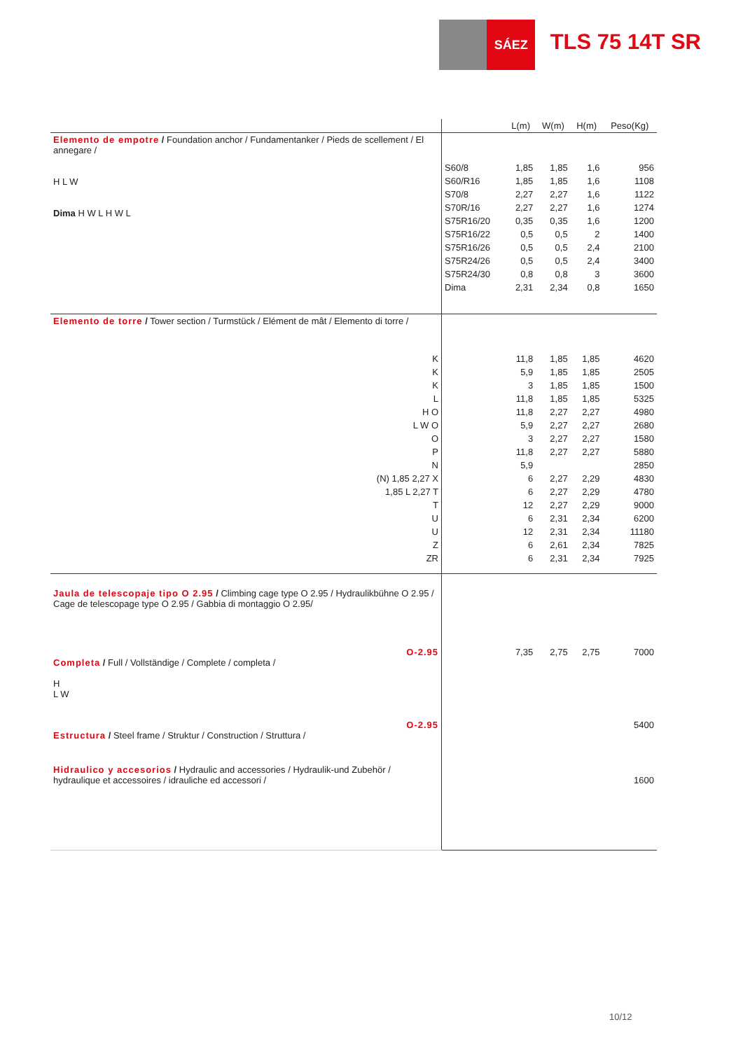SÁEZ
TLS 75 14T SR
| | | L(m) | W(m) | H(m) | Peso(Kg) |
| --- | --- | --- | --- | --- | --- |
| Elemento de empotre / Foundation anchor / Fundamentanker / Pieds de scellement / El annegare / H L W Dima H W L H W L | | | | | |
| | S60/8 | 1,85 | 1,85 | 1,6 | 956 |
| | S60/R16 | 1,85 | 1,85 | 1,6 | 1108 |
| | S70/8 | 2,27 | 2,27 | 1,6 | 1122 |
| | S70R/16 | 2,27 | 2,27 | 1,6 | 1274 |
| | S75R16/20 | 0,35 | 0,35 | 1,6 | 1200 |
| | S75R16/22 | 0,5 | 0,5 | 2 | 1400 |
| | S75R16/26 | 0,5 | 0,5 | 2,4 | 2100 |
| | S75R24/26 | 0,5 | 0,5 | 2,4 | 3400 |
| | S75R24/30 | 0,8 | 0,8 | 3 | 3600 |
| | Dima | 2,31 | 2,34 | 0,8 | 1650 |
| Elemento de torre / Tower section / Turmstück / Elément de mât / Elemento di torre / | | | | | |
| K | | 11,8 | 1,85 | 1,85 | 4620 |
| K | | 5,9 | 1,85 | 1,85 | 2505 |
| K | | 3 | 1,85 | 1,85 | 1500 |
| L | | 11,8 | 1,85 | 1,85 | 5325 |
| H O | | 11,8 | 2,27 | 2,27 | 4980 |
| L W O | | 5,9 | 2,27 | 2,27 | 2680 |
| O | | 3 | 2,27 | 2,27 | 1580 |
| P | | 11,8 | 2,27 | 2,27 | 5880 |
| N | | 5,9 | | | 2850 |
| (N) 1,85 2,27 X | | 6 | 2,27 | 2,29 | 4830 |
| 1,85 L 2,27 T | | 6 | 2,27 | 2,29 | 4780 |
| T | | 12 | 2,27 | 2,29 | 9000 |
| U | | 6 | 2,31 | 2,34 | 6200 |
| U | | 12 | 2,31 | 2,34 | 11180 |
| Z | | 6 | 2,61 | 2,34 | 7825 |
| ZR | | 6 | 2,31 | 2,34 | 7925 |
| Jaula de telescopaje tipo O 2.95 / Climbing cage type O 2.95 / Hydraulikbühne O 2.95 / Cage de telescopage type O 2.95 / Gabbia di montaggio O 2.95/ | | | | | |
| O-2.95 Completa / Full / Vollständige / Complete / completa / H L W | | 7,35 | 2,75 | 2,75 | 7000 |
| O-2.95 Estructura / Steel frame / Struktur / Construction / Struttura / | | | | | 5400 |
| Hidraulico y accesorios / Hydraulic and accessories / Hydraulik-und Zubehör / hydraulique et accessoires / idrauliche ed accessori / | | | | | 1600 |
10/12